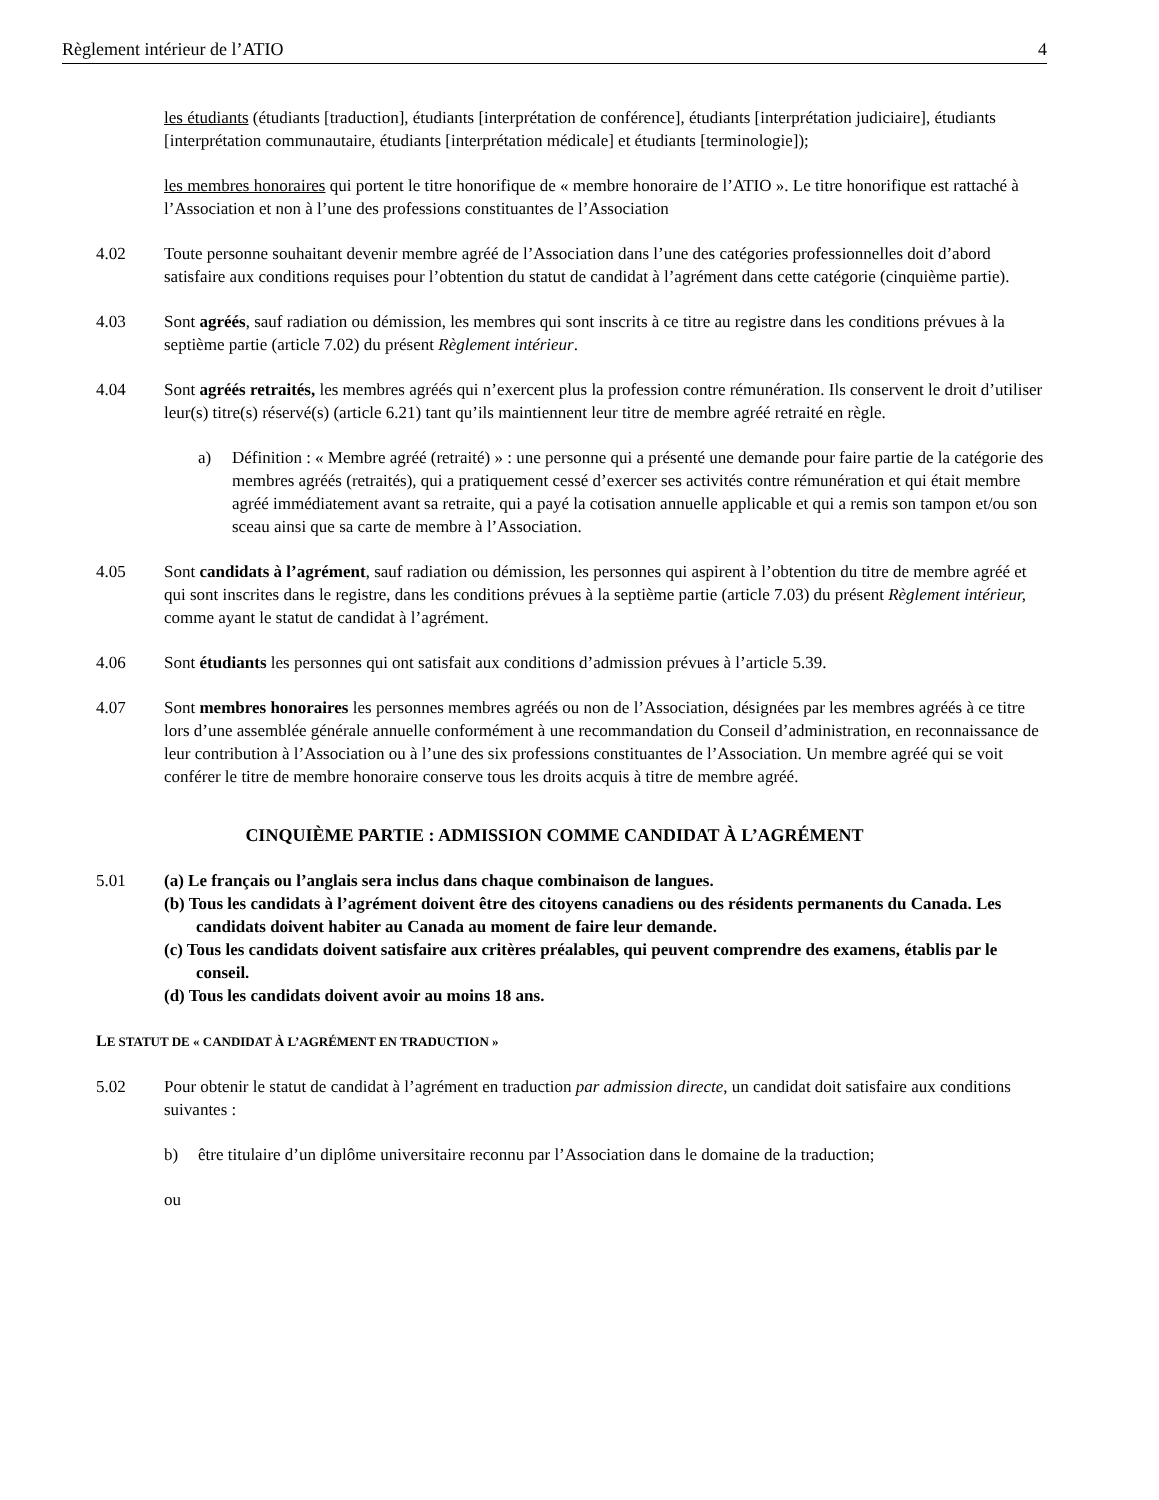Règlement intérieur de l’ATIO 4
les étudiants (étudiants [traduction], étudiants [interprétation de conférence], étudiants [interprétation judiciaire], étudiants [interprétation communautaire, étudiants [interprétation médicale] et étudiants [terminologie]);
les membres honoraires qui portent le titre honorifique de « membre honoraire de l’ATIO ». Le titre honorifique est rattaché à l’Association et non à l’une des professions constituantes de l’Association
4.02 Toute personne souhaitant devenir membre agréé de l’Association dans l’une des catégories professionnelles doit d’abord satisfaire aux conditions requises pour l’obtention du statut de candidat à l’agrément dans cette catégorie (cinquième partie).
4.03 Sont agréés, sauf radiation ou démission, les membres qui sont inscrits à ce titre au registre dans les conditions prévues à la septième partie (article 7.02) du présent Règlement intérieur.
4.04 Sont agréés retraités, les membres agréés qui n’exercent plus la profession contre rémunération. Ils conservent le droit d’utiliser leur(s) titre(s) réservé(s) (article 6.21) tant qu’ils maintiennent leur titre de membre agréé retraité en règle.
a) Définition : « Membre agréé (retraité) » : une personne qui a présenté une demande pour faire partie de la catégorie des membres agréés (retraités), qui a pratiquement cessé d’exercer ses activités contre rémunération et qui était membre agréé immédiatement avant sa retraite, qui a payé la cotisation annuelle applicable et qui a remis son tampon et/ou son sceau ainsi que sa carte de membre à l’Association.
4.05 Sont candidats à l’agrément, sauf radiation ou démission, les personnes qui aspirent à l’obtention du titre de membre agréé et qui sont inscrites dans le registre, dans les conditions prévues à la septième partie (article 7.03) du présent Règlement intérieur, comme ayant le statut de candidat à l’agrément.
4.06 Sont étudiants les personnes qui ont satisfait aux conditions d’admission prévues à l’article 5.39.
4.07 Sont membres honoraires les personnes membres agréés ou non de l’Association, désignées par les membres agréés à ce titre lors d’une assemblée générale annuelle conformément à une recommandation du Conseil d’administration, en reconnaissance de leur contribution à l’Association ou à l’une des six professions constituantes de l’Association. Un membre agréé qui se voit conférer le titre de membre honoraire conserve tous les droits acquis à titre de membre agréé.
CINQUIÈME PARTIE : ADMISSION COMME CANDIDAT À L’AGRÉMENT
5.01 (a) Le français ou l’anglais sera inclus dans chaque combinaison de langues.
(b) Tous les candidats à l’agrément doivent être des citoyens canadiens ou des résidents permanents du Canada. Les candidats doivent habiter au Canada au moment de faire leur demande.
(c) Tous les candidats doivent satisfaire aux critères préalables, qui peuvent comprendre des examens, établis par le conseil.
(d) Tous les candidats doivent avoir au moins 18 ans.
LE STATUT DE « CANDIDAT À L’AGRÉMENT EN TRADUCTION »
5.02 Pour obtenir le statut de candidat à l’agrément en traduction par admission directe, un candidat doit satisfaire aux conditions suivantes :
b) être titulaire d’un diplôme universitaire reconnu par l’Association dans le domaine de la traduction;
ou